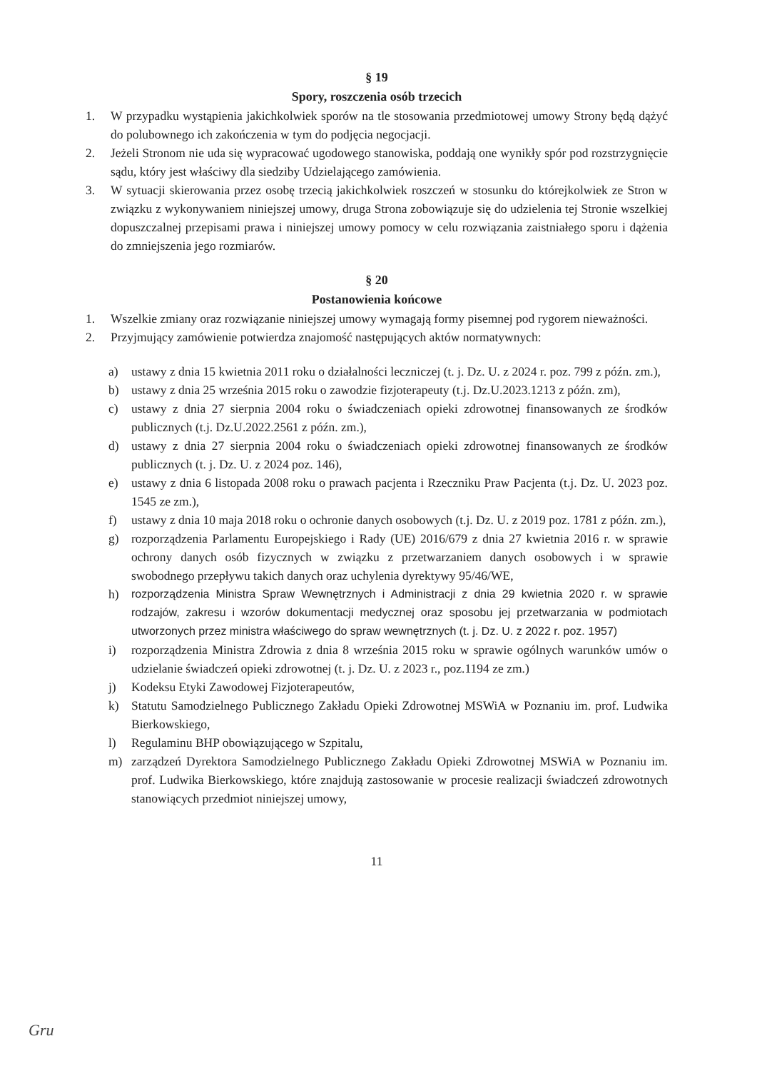§ 19
Spory, roszczenia osób trzecich
1. W przypadku wystąpienia jakichkolwiek sporów na tle stosowania przedmiotowej umowy Strony będą dążyć do polubownego ich zakończenia w tym do podjęcia negocjacji.
2. Jeżeli Stronom nie uda się wypracować ugodowego stanowiska, poddają one wynikły spór pod rozstrzygnięcie sądu, który jest właściwy dla siedziby Udzielającego zamówienia.
3. W sytuacji skierowania przez osobę trzecią jakichkolwiek roszczeń w stosunku do którejkolwiek ze Stron w związku z wykonywaniem niniejszej umowy, druga Strona zobowiązuje się do udzielenia tej Stronie wszelkiej dopuszczalnej przepisami prawa i niniejszej umowy pomocy w celu rozwiązania zaistniałego sporu i dążenia do zmniejszenia jego rozmiarów.
§ 20
Postanowienia końcowe
1. Wszelkie zmiany oraz rozwiązanie niniejszej umowy wymagają formy pisemnej pod rygorem nieważności.
2. Przyjmujący zamówienie potwierdza znajomość następujących aktów normatywnych:
a) ustawy z dnia 15 kwietnia 2011 roku o działalności leczniczej (t. j. Dz. U. z 2024 r. poz. 799 z późn. zm.),
b) ustawy z dnia 25 września 2015 roku o zawodzie fizjoterapeuty (t.j. Dz.U.2023.1213 z późn. zm),
c) ustawy z dnia 27 sierpnia 2004 roku o świadczeniach opieki zdrowotnej finansowanych ze środków publicznych (t.j. Dz.U.2022.2561 z późn. zm.),
d) ustawy z dnia 27 sierpnia 2004 roku o świadczeniach opieki zdrowotnej finansowanych ze środków publicznych (t. j. Dz. U. z 2024 poz. 146),
e) ustawy z dnia 6 listopada 2008 roku o prawach pacjenta i Rzeczniku Praw Pacjenta (t.j. Dz. U. 2023 poz. 1545 ze zm.),
f) ustawy z dnia 10 maja 2018 roku o ochronie danych osobowych (t.j. Dz. U. z 2019 poz. 1781 z późn. zm.),
g) rozporządzenia Parlamentu Europejskiego i Rady (UE) 2016/679 z dnia 27 kwietnia 2016 r. w sprawie ochrony danych osób fizycznych w związku z przetwarzaniem danych osobowych i w sprawie swobodnego przepływu takich danych oraz uchylenia dyrektywy 95/46/WE,
h) rozporządzenia Ministra Spraw Wewnętrznych i Administracji z dnia 29 kwietnia 2020 r. w sprawie rodzajów, zakresu i wzorów dokumentacji medycznej oraz sposobu jej przetwarzania w podmiotach utworzonych przez ministra właściwego do spraw wewnętrznych (t. j. Dz. U. z 2022 r. poz. 1957)
i) rozporządzenia Ministra Zdrowia z dnia 8 września 2015 roku w sprawie ogólnych warunków umów o udzielanie świadczeń opieki zdrowotnej (t. j. Dz. U. z 2023 r., poz.1194 ze zm.)
j) Kodeksu Etyki Zawodowej Fizjoterapeutów,
k) Statutu Samodzielnego Publicznego Zakładu Opieki Zdrowotnej MSWiA w Poznaniu im. prof. Ludwika Bierkowskiego,
l) Regulaminu BHP obowiązującego w Szpitalu,
m) zarządzeń Dyrektora Samodzielnego Publicznego Zakładu Opieki Zdrowotnej MSWiA w Poznaniu im. prof. Ludwika Bierkowskiego, które znajdują zastosowanie w procesie realizacji świadczeń zdrowotnych stanowiących przedmiot niniejszej umowy,
11
Gru